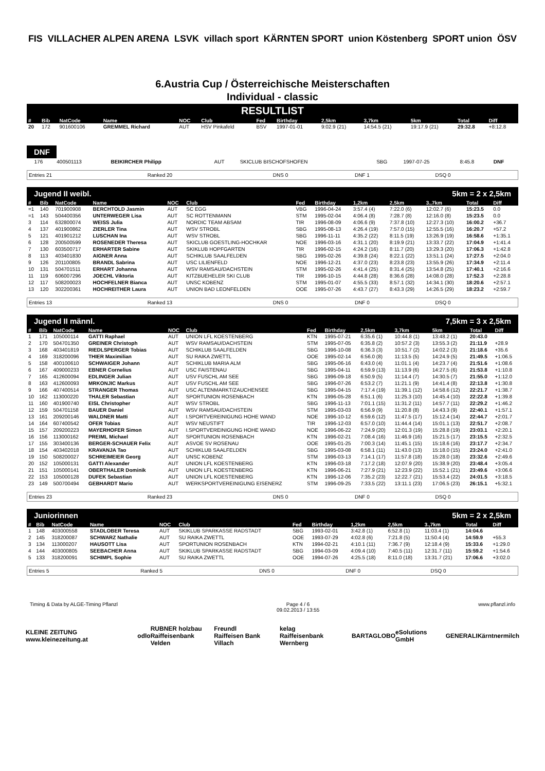FIS VILLACHER ALPEN ARENA LSVK villach sport KÄRNTEN SPORT union Köstenberg SPORT union ÖSV
6.Austria Cup / Österreichische Meisterschaften
Individual - classic
RESULTLIST
| # | Bib | NatCode | Name | NOC | Club | Fed | Birthday | 2,5km | 3,7km | 5km | Total | Diff |
| --- | --- | --- | --- | --- | --- | --- | --- | --- | --- | --- | --- | --- |
| 20 | 172 | 901600106 | GREMMEL Richard | AUT | HSV Pinkafeld | BSV | 1997-01-01 | 9:02.9 (21) | 14:54.5 (21) | 19:17.9 (21) | 29:32.8 | +8:12.8 |
DNF
| | 176 | 400501113 | BEIKIRCHER Philipp | AUT | SKICLUB BISCHOFSHOFEN | SBG | 1997-07-25 | 8:45.8 | DNF |
| Entries 21 | Ranked 20 | DNS 0 | DNF 1 | DSQ 0 |
Jugend II weibl. 5km = 2 x 2,5km
| # | Bib | NatCode | Name | NOC | Club | Fed | Birthday | 1,2km | 2,5km | 3.,7km | Total | Diff |
| --- | --- | --- | --- | --- | --- | --- | --- | --- | --- | --- | --- | --- |
| =1 | 140 | 701900908 | BERCHTOLD Jasmin | AUT | SC EGG | VBG | 1996-04-24 | 3:57.4 (4) | 7:22.0 (6) | 12:02.7 (6) | 15:23.5 | 0.0 |
| =1 | 143 | 504400356 | UNTERWEGER Lisa | AUT | SC ROTTENMANN | STM | 1995-02-04 | 4:06.4 (8) | 7:28.7 (8) | 12:16.0 (8) | 15:23.5 | 0.0 |
| 3 | 114 | 632800074 | WEISS Julia | AUT | NORDIC TEAM ABSAM | TIR | 1996-08-09 | 4:06.6 (9) | 7:37.8 (10) | 12:27.3 (10) | 16:00.2 | +36.7 |
| 4 | 137 | 401900862 | ZIERLER Tina | AUT | WSV STROBL | SBG | 1995-08-13 | 4:26.4 (19) | 7:57.0 (15) | 12:55.5 (16) | 16:20.7 | +57.2 |
| 5 | 121 | 401901212 | LUSCHAN Ina | AUT | WSV STROBL | SBG | 1996-11-11 | 4:35.2 (22) | 8:11.5 (19) | 13:26.9 (19) | 16:58.6 | +1:35.1 |
| 6 | 128 | 200500599 | ROSENEDER Theresa | AUT | SKICLUB GOESTLING-HOCHKAR | NOE | 1996-03-16 | 4:31.1 (20) | 8:19.9 (21) | 13:33.7 (22) | 17:04.9 | +1:41.4 |
| 7 | 130 | 603500717 | ERHARTER Sabine | AUT | SKIKLUB HOPFGARTEN | TIR | 1996-02-15 | 4:24.2 (16) | 8:11.7 (20) | 13:29.3 (20) | 17:06.3 | +1:42.8 |
| 8 | 113 | 403401830 | AIGNER Anna | AUT | SCHIKLUB SAALFELDEN | SBG | 1995-02-26 | 4:39.8 (24) | 8:22.1 (22) | 13:51.1 (24) | 17:27.5 | +2:04.0 |
| 9 | 126 | 201100805 | BRANDL Sabrina | AUT | USC LILIENFELD | NOE | 1996-12-21 | 4:37.0 (23) | 8:23.8 (23) | 13:55.9 (26) | 17:34.9 | +2:11.4 |
| 10 | 131 | 504701511 | ERHART Johanna | AUT | WSV RAMSAU/DACHSTEIN | STM | 1995-02-26 | 4:41.4 (25) | 8:31.4 (25) | 13:54.8 (25) | 17:40.1 | +2:16.6 |
| 11 | 119 | 606007296 | JOECHL Viktoria | AUT | KITZBUEHELER SKI CLUB | TIR | 1996-10-15 | 4:44.8 (28) | 8:36.6 (28) | 14:08.0 (28) | 17:52.3 | +2:28.8 |
| 12 | 117 | 508200023 | HOCHFELNER Bianca | AUT | UNSC KOBENZ | STM | 1995-01-07 | 4:55.5 (33) | 8:57.1 (32) | 14:34.1 (30) | 18:20.6 | +2:57.1 |
| 13 | 120 | 302200361 | HOCHREITHER Laura | AUT | UNION BAD LEONFELDEN | OOE | 1995-07-26 | 4:43.7 (27) | 8:43.3 (29) | 14:26.5 (29) | 18:23.2 | +2:59.7 |
| Entries 13 | Ranked 13 | DNS 0 | DNF 0 | DSQ 0 |
Jugend II männl. 7,5km = 3 x 2,5km
| # | Bib | NatCode | Name | NOC | Club | Fed | Birthday | 2,5km | 3,7km | 5km | Total | Diff |
| --- | --- | --- | --- | --- | --- | --- | --- | --- | --- | --- | --- | --- |
| 1 | 171 | 105000114 | GATTI Raphael | AUT | UNION LFL KOESTENBERG | KTN | 1995-07-21 | 6:35.6 (1) | 10:44.8 (1) | 13:48.2 (1) | 20:43.0 | |
| 2 | 170 | 504701350 | GREINER Christoph | AUT | WSV RAMSAU/DACHSTEIN | STM | 1995-07-05 | 6:35.8 (2) | 10:57.2 (3) | 13:55.3 (2) | 21:11.9 | +28.9 |
| 3 | 168 | 403401819 | RIEDLSPERGER Tobias | AUT | SCHIKLUB SAALFELDEN | SBG | 1996-10-08 | 6:36.3 (3) | 10:51.7 (2) | 14:02.2 (3) | 21:18.6 | +35.6 |
| 4 | 169 | 318200096 | THIER Maximilian | AUT | SU RAIKA ZWETTL | OOE | 1995-02-14 | 6:56.0 (8) | 11:13.5 (5) | 14:24.9 (5) | 21:49.5 | +1:06.5 |
| 5 | 158 | 400100610 | SCHWAIGER Johann | AUT | SCHIKLUB MARIA ALM | SBG | 1995-06-16 | 6:43.0 (4) | 11:01.1 (4) | 14:23.7 (4) | 21:51.6 | +1:08.6 |
| 6 | 167 | 409000233 | EBNER Cornelius | AUT | USC FAISTENAU | SBG | 1995-04-11 | 6:59.9 (13) | 11:13.9 (6) | 14:27.5 (6) | 21:53.8 | +1:10.8 |
| 7 | 165 | 412600094 | EDLINGER Julian | AUT | USV FUSCHL AM SEE | SBG | 1996-09-18 | 6:50.9 (5) | 11:14.4 (7) | 14:30.5 (7) | 21:55.0 | +1:12.0 |
| 8 | 163 | 412600093 | MRKONJIC Markus | AUT | USV FUSCHL AM SEE | SBG | 1996-07-26 | 6:53.2 (7) | 11:21.1 (9) | 14:41.4 (8) | 22:13.8 | +1:30.8 |
| 9 | 166 | 407400514 | STRANGER Thomas | AUT | USC ALTENMARKT/ZAUCHENSEE | SBG | 1995-04-15 | 7:17.4 (19) | 11:39.1 (12) | 14:58.6 (12) | 22:21.7 | +1:38.7 |
| 10 | 162 | 113000220 | THALER Sebastian | AUT | SPORTUNION ROSENBACH | KTN | 1996-05-28 | 6:51.1 (6) | 11:25.3 (10) | 14:45.4 (10) | 22:22.8 | +1:39.8 |
| 11 | 160 | 401900740 | EISL Christopher | AUT | WSV STROBL | SBG | 1996-11-13 | 7:01.1 (15) | 11:31.2 (11) | 14:57.7 (11) | 22:29.2 | +1:46.2 |
| 12 | 159 | 504701158 | BAUER Daniel | AUT | WSV RAMSAU/DACHSTEIN | STM | 1995-03-03 | 6:56.9 (9) | 11:20.8 (8) | 14:43.3 (9) | 22:40.1 | +1:57.1 |
| 13 | 161 | 209200146 | WALDNER Matti | AUT | I.SPORTVEREINIGUNG HOHE WAND | NOE | 1996-10-12 | 6:59.6 (12) | 11:47.5 (17) | 15:12.4 (14) | 22:44.7 | +2:01.7 |
| 14 | 164 | 607400542 | OFER Tobias | AUT | WSV NEUSTIFT | TIR | 1996-12-03 | 6:57.0 (10) | 11:44.4 (14) | 15:01.1 (13) | 22:51.7 | +2:08.7 |
| 15 | 157 | 209200223 | MAYERHOFER Simon | AUT | I.SPORTVEREINIGUNG HOHE WAND | NOE | 1996-06-22 | 7:24.9 (20) | 12:01.3 (19) | 15:28.8 (19) | 23:03.1 | +2:20.1 |
| 16 | 156 | 113000162 | PREIML Michael | AUT | SPORTUNION ROSENBACH | KTN | 1996-02-21 | 7:08.4 (16) | 11:46.9 (16) | 15:21.5 (17) | 23:15.5 | +2:32.5 |
| 17 | 155 | 303400136 | BERGER-SCHAUER Felix | AUT | ASVOE SV ROSENAU | OOE | 1995-01-25 | 7:00.3 (14) | 11:45.1 (15) | 15:18.6 (16) | 23:17.7 | +2:34.7 |
| 18 | 154 | 403402018 | KRAVANJA Tao | AUT | SCHIKLUB SAALFELDEN | SBG | 1995-03-08 | 6:58.1 (11) | 11:43.0 (13) | 15:18.0 (15) | 23:24.0 | +2:41.0 |
| 19 | 150 | 508200027 | SCHREIMEIER Georg | AUT | UNSC KOBENZ | STM | 1996-03-13 | 7:14.1 (17) | 11:57.8 (18) | 15:28.0 (18) | 23:32.6 | +2:49.6 |
| 20 | 152 | 105000131 | GATTI Alexander | AUT | UNION LFL KOESTENBERG | KTN | 1996-03-18 | 7:17.2 (18) | 12:07.9 (20) | 15:38.9 (20) | 23:48.4 | +3:05.4 |
| 21 | 151 | 105000141 | OBERTHALER Dominik | AUT | UNION LFL KOESTENBERG | KTN | 1996-06-21 | 7:27.9 (21) | 12:23.9 (22) | 15:52.1 (21) | 23:49.6 | +3:06.6 |
| 22 | 153 | 105000128 | DUFEK Sebastian | AUT | UNION LFL KOESTENBERG | KTN | 1996-12-06 | 7:35.2 (23) | 12:22.7 (21) | 15:53.4 (22) | 24:01.5 | +3:18.5 |
| 23 | 149 | 500700494 | GEBHARDT Mario | AUT | WERKSPORTVEREINIGUNG EISENERZ | STM | 1996-09-25 | 7:33.5 (22) | 13:11.1 (23) | 17:06.5 (23) | 26:15.1 | +5:32.1 |
| Entries 23 | Ranked 23 | DNS 0 | DNF 0 | DSQ 0 |
Juniorinnen 5km = 2 x 2,5km
| # | Bib | NatCode | Name | NOC | Club | Fed | Birthday | 1,2km | 2,5km | 3.,7km | Total | Diff |
| --- | --- | --- | --- | --- | --- | --- | --- | --- | --- | --- | --- | --- |
| 1 | 148 | 403000558 | STADLOBER Teresa | AUT | SKIKLUB SPARKASSE RADSTADT | SBG | 1993-02-01 | 3:42.8 (1) | 6:52.8 (1) | 11:03.4 (1) | 14:04.6 | |
| 2 | 145 | 318200087 | SCHWARZ Nathalie | AUT | SU RAIKA ZWETTL | OOE | 1993-07-29 | 4:02.8 (6) | 7:21.8 (5) | 11:50.4 (4) | 14:59.9 | +55.3 |
| 3 | 134 | 113000207 | HAUSOTT Lisa | AUT | SPORTUNION ROSENBACH | KTN | 1994-02-21 | 4:10.1 (11) | 7:36.7 (9) | 12:18.4 (9) | 15:33.6 | +1:29.0 |
| 4 | 144 | 403000805 | SEEBACHER Anna | AUT | SKIKLUB SPARKASSE RADSTADT | SBG | 1994-03-09 | 4:09.4 (10) | 7:40.5 (11) | 12:31.7 (11) | 15:59.2 | +1:54.6 |
| 5 | 133 | 318200091 | SCHIMPL Sophie | AUT | SU RAIKA ZWETTL | OOE | 1994-07-26 | 4:25.5 (18) | 8:11.0 (18) | 13:31.7 (21) | 17:06.6 | +3:02.0 |
| Entries 5 | Ranked 5 | DNS 0 | DNF 0 | DSQ 0 |
Timing & Data by ALGE-Timing Pflanzl Page 4 / 6
09.02.2013 / 13:55 www.pflanzl.info
KLEINE ZEITUNG www.kleinezeitung.at odlo RUBNER holzbau
Raiffeisenbank Velden Freundl
Raiffeisen Bank Villach kelag
Raiffeisenbank Wernberg BARTA GLOBO eSolutions GmbH GENERALI Kärntnermilch